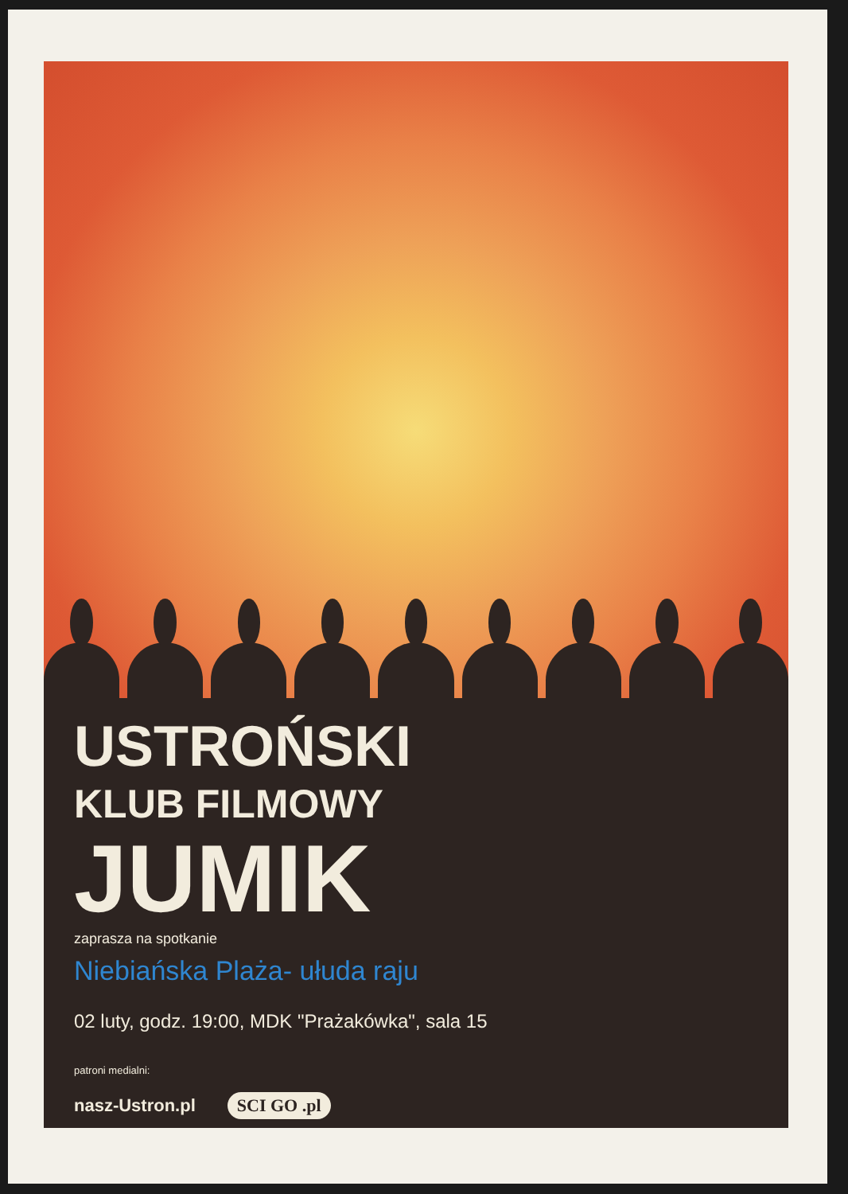USTROŃSKI
KLUB FILMOWY
JUMIK
zaprasza na spotkanie
Niebiańska Plaża- ułuda raju
02 luty, godz. 19:00, MDK "Prażakówka", sala 15
patroni medialni:
nasz-Ustron.pl SCI GO .pl